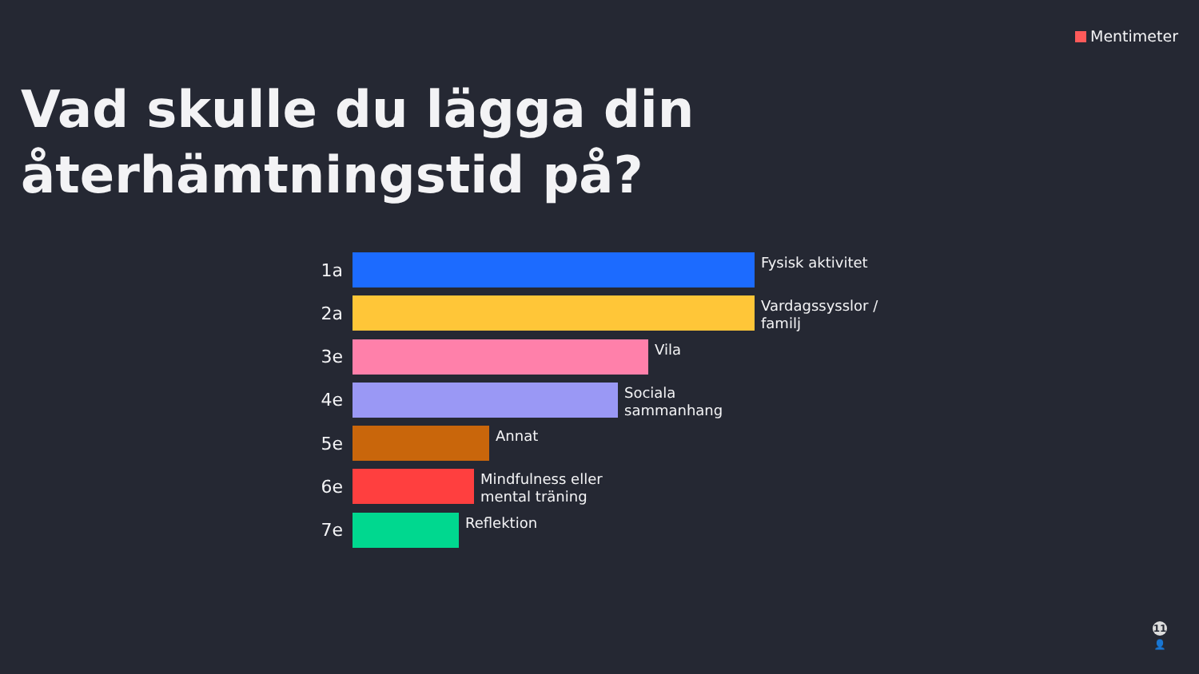Mentimeter
Vad skulle du lägga din återhämtningstid på?
1a
Fysisk aktivitet
2a
Vardagssysslor /
familj
3e
Vila
4e
Sociala
sammanhang
5e
Annat
6e
Mindfulness eller
mental träning
7e
Reflektion
11
👤